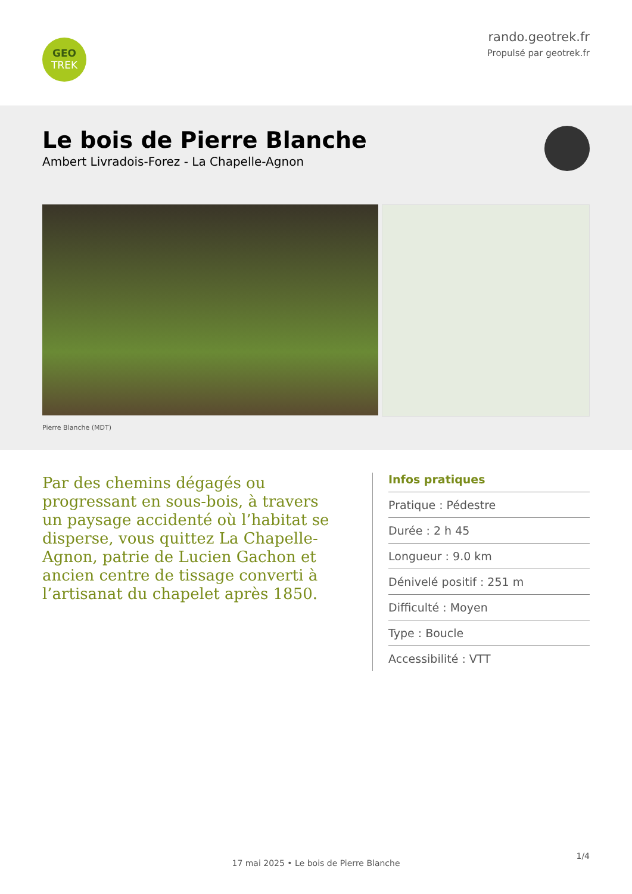GEO
TREK
rando.geotrek.fr
Propulsé par geotrek.fr
Le bois de Pierre Blanche
Ambert Livradois-Forez - La Chapelle-Agnon
Pierre Blanche (MDT)
Par des chemins dégagés ou progressant en sous-bois, à travers un paysage accidenté où l’habitat se disperse, vous quittez La Chapelle-Agnon, patrie de Lucien Gachon et ancien centre de tissage converti à l’artisanat du chapelet après 1850.
Infos pratiques
Pratique : Pédestre
Durée : 2 h 45
Longueur : 9.0 km
Dénivelé positif : 251 m
Difficulté : Moyen
Type : Boucle
Accessibilité : VTT
1/4
17 mai 2025 • Le bois de Pierre Blanche